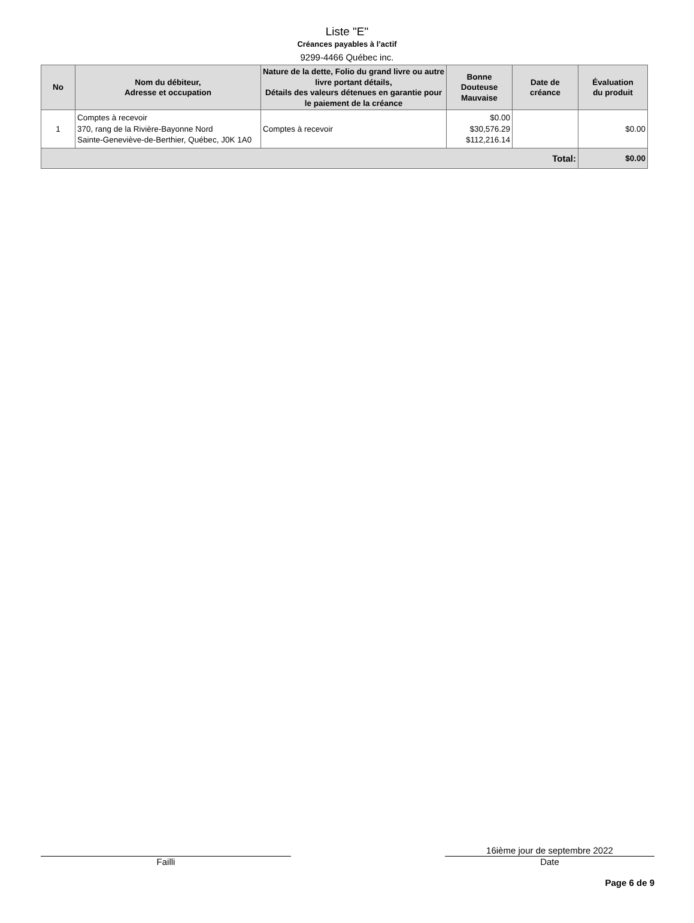Liste "E"
Créances payables à l’actif
9299-4466 Québec inc.
| No | Nom du débiteur, Adresse et occupation | Nature de la dette, Folio du grand livre ou autre livre portant détails, Détails des valeurs détenues en garantie pour le paiement de la créance | Bonne Douteuse Mauvaise | Date de créance | Évaluation du produit |
| --- | --- | --- | --- | --- | --- |
| 1 | Comptes à recevoir 370, rang de la Rivière-Bayonne Nord Sainte-Geneviève-de-Berthier, Québec, J0K 1A0 | Comptes à recevoir | $0.00 $30,576.29 $112,216.14 | | $0.00 |
| Total: | | | | | $0.00 |
Failli
16ième jour de septembre 2022
Date
Page 6 de 9